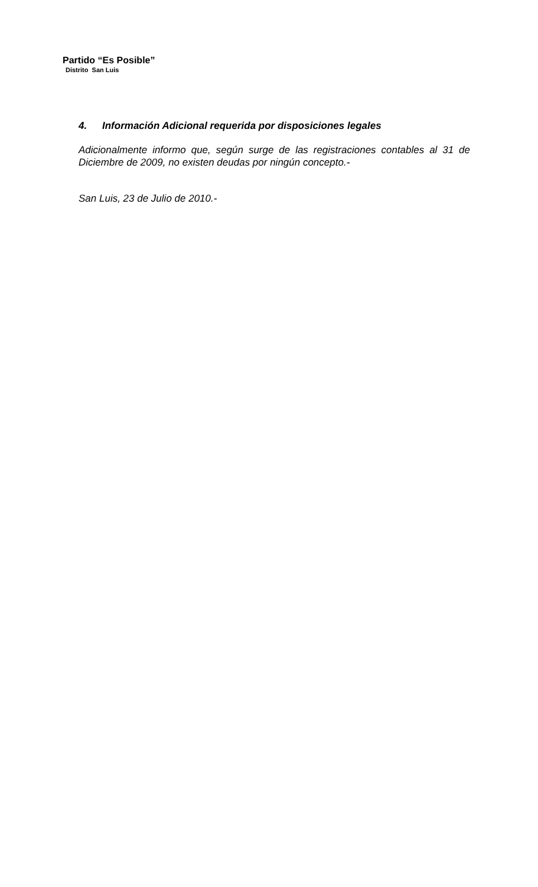Partido “Es Posible”
Distrito San Luis
4. Información Adicional requerida por disposiciones legales
Adicionalmente informo que, según surge de las registraciones contables al 31 de Diciembre de 2009, no existen deudas por ningún concepto.-
San Luis, 23 de Julio de 2010.-